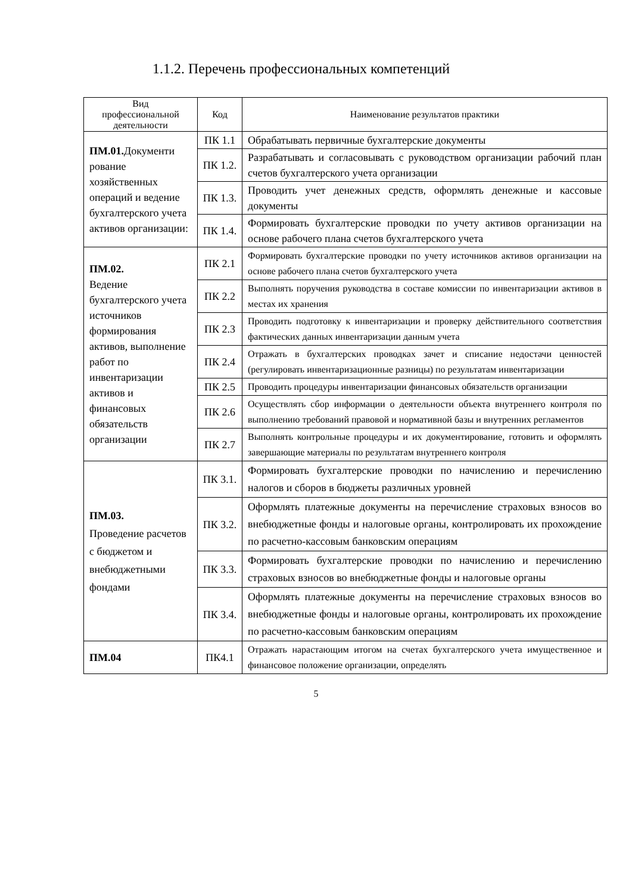1.1.2. Перечень профессиональных компетенций
| Вид профессиональной деятельности | Код | Наименование результатов практики |
| --- | --- | --- |
| ПМ.01. Документи рование хозяйственных операций и ведение бухгалтерского учета активов организации: | ПК 1.1 | Обрабатывать первичные бухгалтерские документы |
| | ПК 1.2. | Разрабатывать и согласовывать с руководством организации рабочий план счетов бухгалтерского учета организации |
| | ПК 1.3. | Проводить учет денежных средств, оформлять денежные и кассовые документы |
| | ПК 1.4. | Формировать бухгалтерские проводки по учету активов организации на основе рабочего плана счетов бухгалтерского учета |
| ПМ.02. Ведение бухгалтерского учета источников формирования активов, выполнение работ по инвентаризации активов и финансовых обязательств организации | ПК 2.1 | Формировать бухгалтерские проводки по учету источников активов организации на основе рабочего плана счетов бухгалтерского учета |
| | ПК 2.2 | Выполнять поручения руководства в составе комиссии по инвентаризации активов в местах их хранения |
| | ПК 2.3 | Проводить подготовку к инвентаризации и проверку действительного соответствия фактических данных инвентаризации данным учета |
| | ПК 2.4 | Отражать в бухгалтерских проводках зачет и списание недостачи ценностей (регулировать инвентаризационные разницы) по результатам инвентаризации |
| | ПК 2.5 | Проводить процедуры инвентаризации финансовых обязательств организации |
| | ПК 2.6 | Осуществлять сбор информации о деятельности объекта внутреннего контроля по выполнению требований правовой и нормативной базы и внутренних регламентов |
| | ПК 2.7 | Выполнять контрольные процедуры и их документирование, готовить и оформлять завершающие материалы по результатам внутреннего контроля |
| ПМ.03. Проведение расчетов с бюджетом и внебюджетными фондами | ПК 3.1. | Формировать бухгалтерские проводки по начислению и перечислению налогов и сборов в бюджеты различных уровней |
| | ПК 3.2. | Оформлять платежные документы на перечисление страховых взносов во внебюджетные фонды и налоговые органы, контролировать их прохождение по расчетно-кассовым банковским операциям |
| | ПК 3.3. | Формировать бухгалтерские проводки по начислению и перечислению страховых взносов во внебюджетные фонды и налоговые органы |
| | ПК 3.4. | Оформлять платежные документы на перечисление страховых взносов во внебюджетные фонды и налоговые органы, контролировать их прохождение по расчетно-кассовым банковским операциям |
| ПМ.04 | ПК4.1 | Отражать нарастающим итогом на счетах бухгалтерского учета имущественное и финансовое положение организации, определять |
5